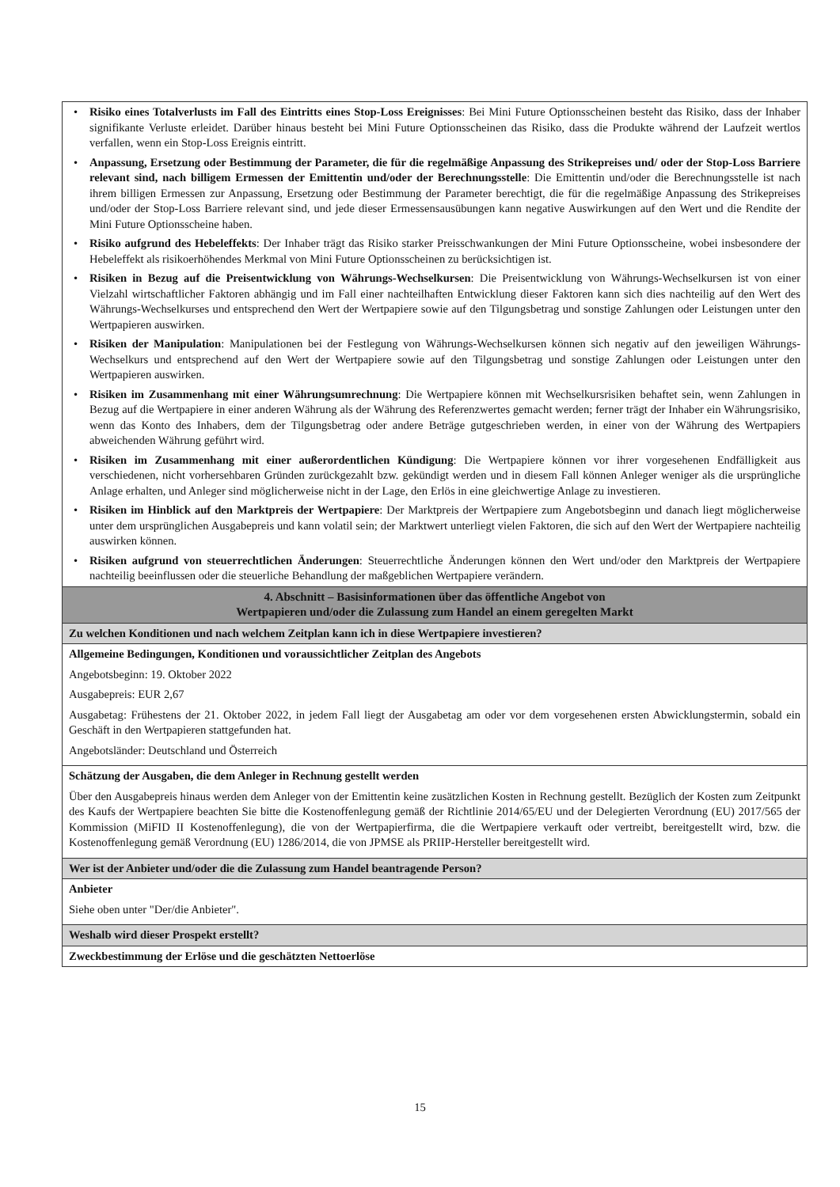• Risiko eines Totalverlusts im Fall des Eintritts eines Stop-Loss Ereignisses: Bei Mini Future Optionsscheinen besteht das Risiko, dass der Inhaber signifikante Verluste erleidet. Darüber hinaus besteht bei Mini Future Optionsscheinen das Risiko, dass die Produkte während der Laufzeit wertlos verfallen, wenn ein Stop-Loss Ereignis eintritt.
• Anpassung, Ersetzung oder Bestimmung der Parameter, die für die regelmäßige Anpassung des Strikepreises und/ oder der Stop-Loss Barriere relevant sind, nach billigem Ermessen der Emittentin und/oder der Berechnungsstelle: Die Emittentin und/oder die Berechnungsstelle ist nach ihrem billigen Ermessen zur Anpassung, Ersetzung oder Bestimmung der Parameter berechtigt, die für die regelmäßige Anpassung des Strikepreises und/oder der Stop-Loss Barriere relevant sind, und jede dieser Ermessensausübungen kann negative Auswirkungen auf den Wert und die Rendite der Mini Future Optionsscheine haben.
• Risiko aufgrund des Hebeleffekts: Der Inhaber trägt das Risiko starker Preisschwankungen der Mini Future Optionsscheine, wobei insbesondere der Hebeleffekt als risikoerhöhendes Merkmal von Mini Future Optionsscheinen zu berücksichtigen ist.
• Risiken in Bezug auf die Preisentwicklung von Währungs-Wechselkursen: Die Preisentwicklung von Währungs-Wechselkursen ist von einer Vielzahl wirtschaftlicher Faktoren abhängig und im Fall einer nachteilhaften Entwicklung dieser Faktoren kann sich dies nachteilig auf den Wert des Währungs-Wechselkurses und entsprechend den Wert der Wertpapiere sowie auf den Tilgungsbetrag und sonstige Zahlungen oder Leistungen unter den Wertpapieren auswirken.
• Risiken der Manipulation: Manipulationen bei der Festlegung von Währungs-Wechselkursen können sich negativ auf den jeweiligen Währungs-Wechselkurs und entsprechend auf den Wert der Wertpapiere sowie auf den Tilgungsbetrag und sonstige Zahlungen oder Leistungen unter den Wertpapieren auswirken.
• Risiken im Zusammenhang mit einer Währungsumrechnung: Die Wertpapiere können mit Wechselkursrisiken behaftet sein, wenn Zahlungen in Bezug auf die Wertpapiere in einer anderen Währung als der Währung des Referenzwertes gemacht werden; ferner trägt der Inhaber ein Währungsrisiko, wenn das Konto des Inhabers, dem der Tilgungsbetrag oder andere Beträge gutgeschrieben werden, in einer von der Währung des Wertpapiers abweichenden Währung geführt wird.
• Risiken im Zusammenhang mit einer außerordentlichen Kündigung: Die Wertpapiere können vor ihrer vorgesehenen Endfälligkeit aus verschiedenen, nicht vorhersehbaren Gründen zurückgezahlt bzw. gekündigt werden und in diesem Fall können Anleger weniger als die ursprüngliche Anlage erhalten, und Anleger sind möglicherweise nicht in der Lage, den Erlös in eine gleichwertige Anlage zu investieren.
• Risiken im Hinblick auf den Marktpreis der Wertpapiere: Der Marktpreis der Wertpapiere zum Angebotsbeginn und danach liegt möglicherweise unter dem ursprünglichen Ausgabepreis und kann volatil sein; der Marktwert unterliegt vielen Faktoren, die sich auf den Wert der Wertpapiere nachteilig auswirken können.
• Risiken aufgrund von steuerrechtlichen Änderungen: Steuerrechtliche Änderungen können den Wert und/oder den Marktpreis der Wertpapiere nachteilig beeinflussen oder die steuerliche Behandlung der maßgeblichen Wertpapiere verändern.
4. Abschnitt – Basisinformationen über das öffentliche Angebot von
Wertpapieren und/oder die Zulassung zum Handel an einem geregelten Markt
Zu welchen Konditionen und nach welchem Zeitplan kann ich in diese Wertpapiere investieren?
Allgemeine Bedingungen, Konditionen und voraussichtlicher Zeitplan des Angebots
Angebotsbeginn: 19. Oktober 2022
Ausgabepreis: EUR 2,67
Ausgabetag: Frühestens der 21. Oktober 2022, in jedem Fall liegt der Ausgabetag am oder vor dem vorgesehenen ersten Abwicklungstermin, sobald ein Geschäft in den Wertpapieren stattgefunden hat.
Angebotsländer: Deutschland und Österreich
Schätzung der Ausgaben, die dem Anleger in Rechnung gestellt werden
Über den Ausgabepreis hinaus werden dem Anleger von der Emittentin keine zusätzlichen Kosten in Rechnung gestellt. Bezüglich der Kosten zum Zeitpunkt des Kaufs der Wertpapiere beachten Sie bitte die Kostenoffenlegung gemäß der Richtlinie 2014/65/EU und der Delegierten Verordnung (EU) 2017/565 der Kommission (MiFID II Kostenoffenlegung), die von der Wertpapierfirma, die die Wertpapiere verkauft oder vertreibt, bereitgestellt wird, bzw. die Kostenoffenlegung gemäß Verordnung (EU) 1286/2014, die von JPMSE als PRIIP-Hersteller bereitgestellt wird.
Wer ist der Anbieter und/oder die die Zulassung zum Handel beantragende Person?
Anbieter
Siehe oben unter "Der/die Anbieter".
Weshalb wird dieser Prospekt erstellt?
Zweckbestimmung der Erlöse und die geschätzten Nettoerlöse
15